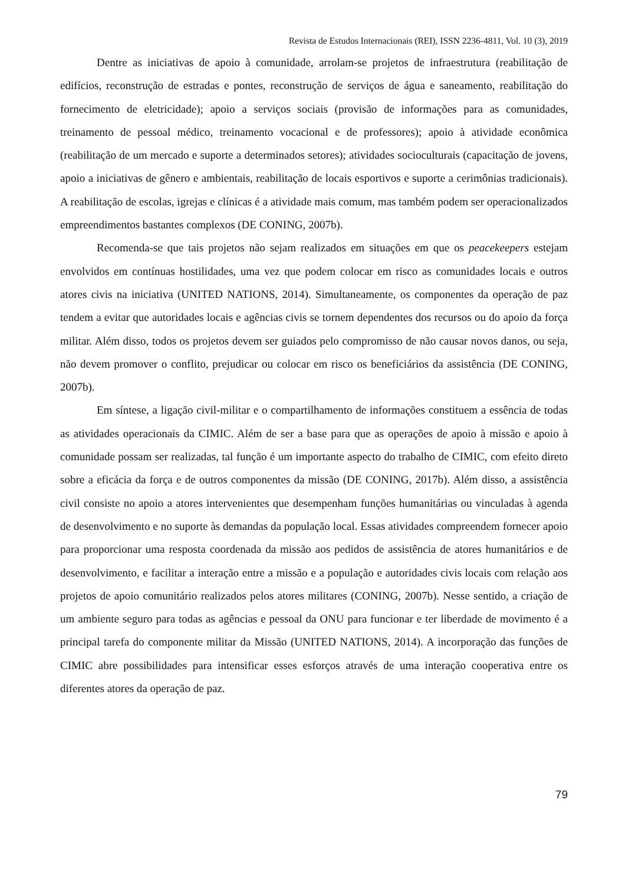Revista de Estudos Internacionais (REI), ISSN 2236-4811, Vol. 10 (3), 2019
Dentre as iniciativas de apoio à comunidade, arrolam-se projetos de infraestrutura (reabilitação de edifícios, reconstrução de estradas e pontes, reconstrução de serviços de água e saneamento, reabilitação do fornecimento de eletricidade); apoio a serviços sociais (provisão de informações para as comunidades, treinamento de pessoal médico, treinamento vocacional e de professores); apoio à atividade econômica (reabilitação de um mercado e suporte a determinados setores); atividades socioculturais (capacitação de jovens, apoio a iniciativas de gênero e ambientais, reabilitação de locais esportivos e suporte a cerimônias tradicionais). A reabilitação de escolas, igrejas e clínicas é a atividade mais comum, mas também podem ser operacionalizados empreendimentos bastantes complexos (DE CONING, 2007b).
Recomenda-se que tais projetos não sejam realizados em situações em que os peacekeepers estejam envolvidos em contínuas hostilidades, uma vez que podem colocar em risco as comunidades locais e outros atores civis na iniciativa (UNITED NATIONS, 2014). Simultaneamente, os componentes da operação de paz tendem a evitar que autoridades locais e agências civis se tornem dependentes dos recursos ou do apoio da força militar. Além disso, todos os projetos devem ser guiados pelo compromisso de não causar novos danos, ou seja, não devem promover o conflito, prejudicar ou colocar em risco os beneficiários da assistência (DE CONING, 2007b).
Em síntese, a ligação civil-militar e o compartilhamento de informações constituem a essência de todas as atividades operacionais da CIMIC. Além de ser a base para que as operações de apoio à missão e apoio à comunidade possam ser realizadas, tal função é um importante aspecto do trabalho de CIMIC, com efeito direto sobre a eficácia da força e de outros componentes da missão (DE CONING, 2017b). Além disso, a assistência civil consiste no apoio a atores intervenientes que desempenham funções humanitárias ou vinculadas à agenda de desenvolvimento e no suporte às demandas da população local. Essas atividades compreendem fornecer apoio para proporcionar uma resposta coordenada da missão aos pedidos de assistência de atores humanitários e de desenvolvimento, e facilitar a interação entre a missão e a população e autoridades civis locais com relação aos projetos de apoio comunitário realizados pelos atores militares (CONING, 2007b). Nesse sentido, a criação de um ambiente seguro para todas as agências e pessoal da ONU para funcionar e ter liberdade de movimento é a principal tarefa do componente militar da Missão (UNITED NATIONS, 2014). A incorporação das funções de CIMIC abre possibilidades para intensificar esses esforços através de uma interação cooperativa entre os diferentes atores da operação de paz.
79